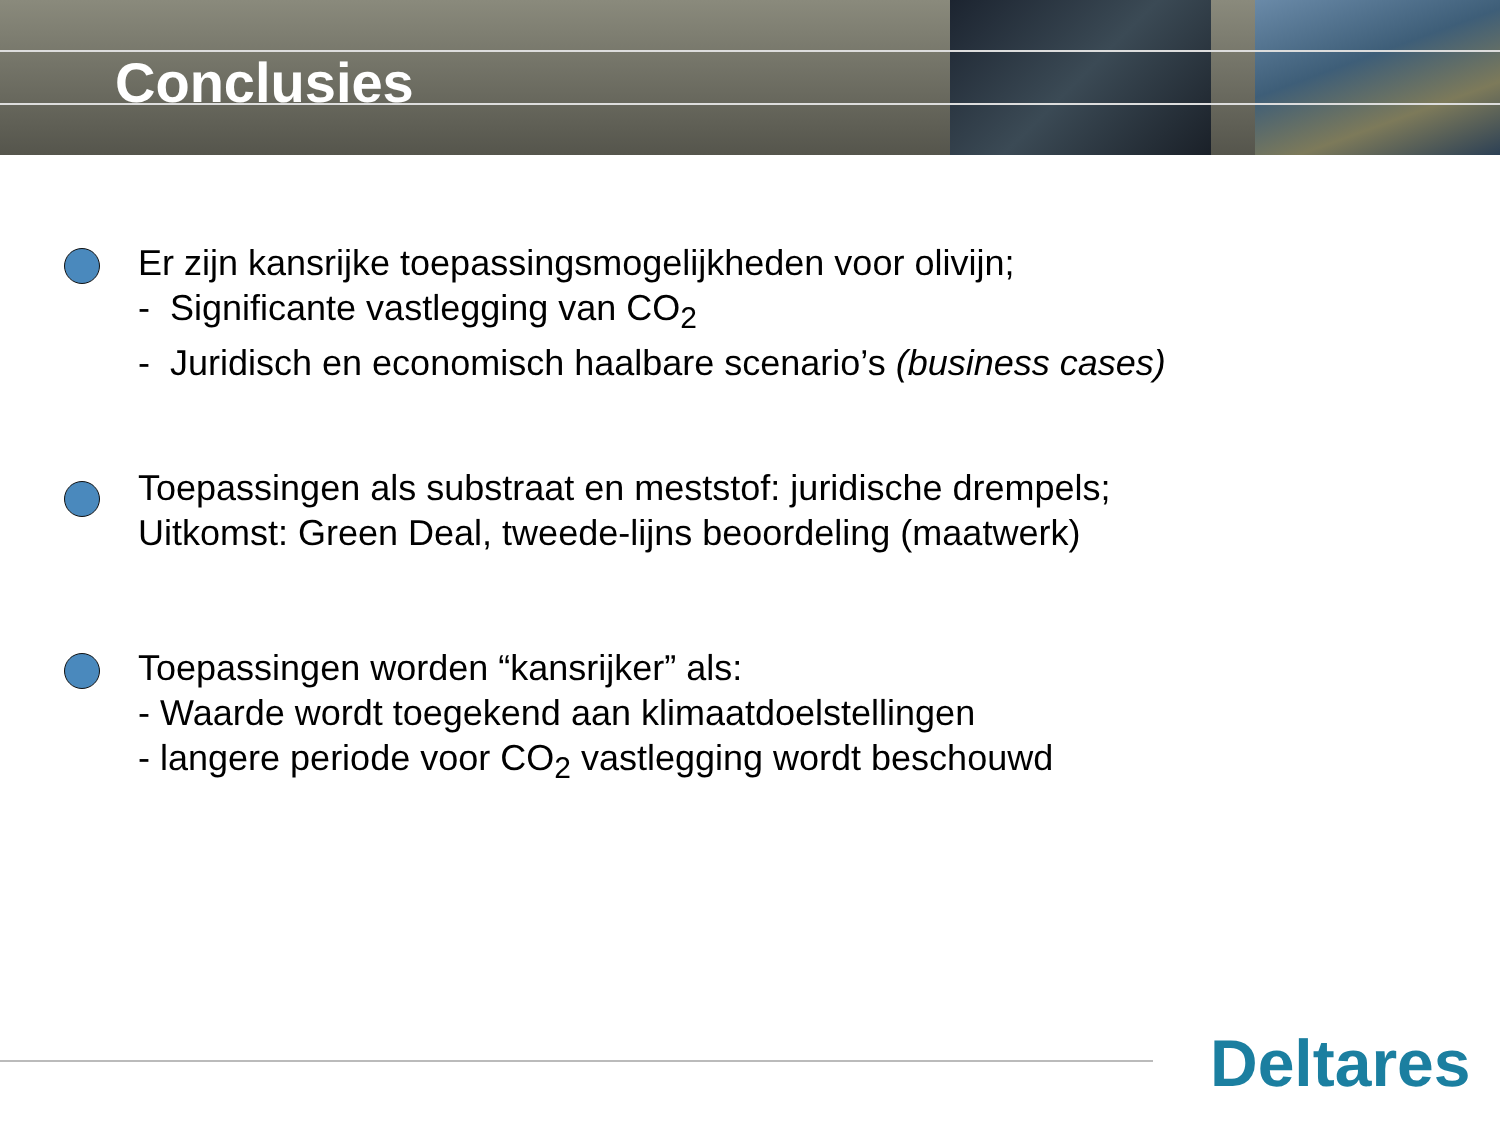Conclusies
Er zijn kansrijke toepassingsmogelijkheden voor olivijn;
- Significante vastlegging van CO<sub>2</sub>
- Juridisch en economisch haalbare scenario’s (business cases)
Toepassingen als substraat en meststof: juridische drempels;
Uitkomst: Green Deal, tweede-lijns beoordeling (maatwerk)
Toepassingen worden “kansrijker” als:
- Waarde wordt toegekend aan klimaatdoelstellingen
- langere periode voor CO<sub>2</sub> vastlegging wordt beschouwd
Deltares